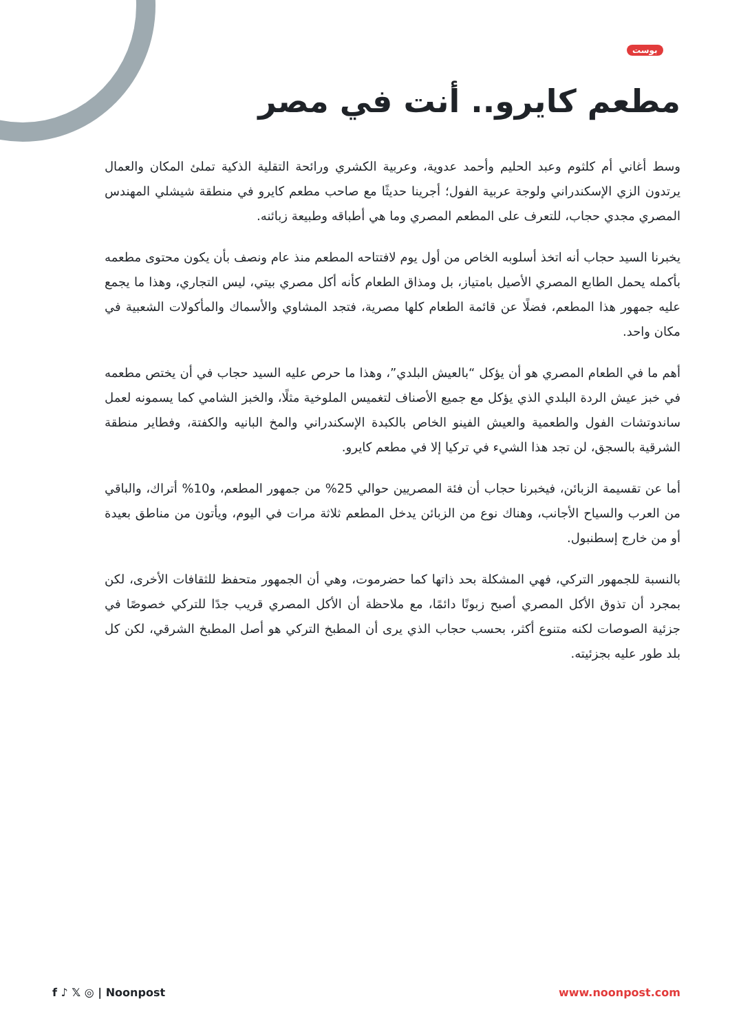بوست
مطعم كايرو.. أنت في مصر
وسط أغاني أم كلثوم وعبد الحليم وأحمد عدوية، وعربية الكشري ورائحة التقلية الذكية تملئ المكان والعمال يرتدون الزي الإسكندراني ولوجة عربية الفول؛ أجرينا حديثًا مع صاحب مطعم كايرو في منطقة شيشلي المهندس المصري مجدي حجاب، للتعرف على المطعم المصري وما هي أطباقه وطبيعة زبائنه.
يخبرنا السيد حجاب أنه اتخذ أسلوبه الخاص من أول يوم لافتتاحه المطعم منذ عام ونصف بأن يكون محتوى مطعمه بأكمله يحمل الطابع المصري الأصيل بامتياز، بل ومذاق الطعام كأنه أكل مصري بيتي، ليس التجاري، وهذا ما يجمع عليه جمهور هذا المطعم، فضلًا عن قائمة الطعام كلها مصرية، فتجد المشاوي والأسماك والمأكولات الشعبية في مكان واحد.
أهم ما في الطعام المصري هو أن يؤكل “بالعيش البلدي”، وهذا ما حرص عليه السيد حجاب في أن يختص مطعمه في خبز عيش الردة البلدي الذي يؤكل مع جميع الأصناف لتغميس الملوخية مثلًا، والخبز الشامي كما يسمونه لعمل ساندوتشات الفول والطعمية والعيش الفينو الخاص بالكبدة الإسكندراني والمخ البانيه والكفتة، وفطاير منطقة الشرقية بالسجق، لن تجد هذا الشيء في تركيا إلا في مطعم كايرو.
أما عن تقسيمة الزبائن، فيخبرنا حجاب أن فئة المصريين حوالي 25% من جمهور المطعم، و10% أتراك، والباقي من العرب والسياح الأجانب، وهناك نوع من الزبائن يدخل المطعم ثلاثة مرات في اليوم، ويأتون من مناطق بعيدة أو من خارج إسطنبول.
بالنسبة للجمهور التركي، فهي المشكلة بحد ذاتها كما حضرموت، وهي أن الجمهور متحفظ للثقافات الأخرى، لكن بمجرد أن تذوق الأكل المصري أصبح زبونًا دائمًا، مع ملاحظة أن الأكل المصري قريب جدًا للتركي خصوصًا في جزئية الصوصات لكنه متنوع أكثر، بحسب حجاب الذي يرى أن المطبخ التركي هو أصل المطبخ الشرقي، لكن كل بلد طور عليه بجزئيته.
f ♪ 𝕏 ◎ | Noonpost www.noonpost.com